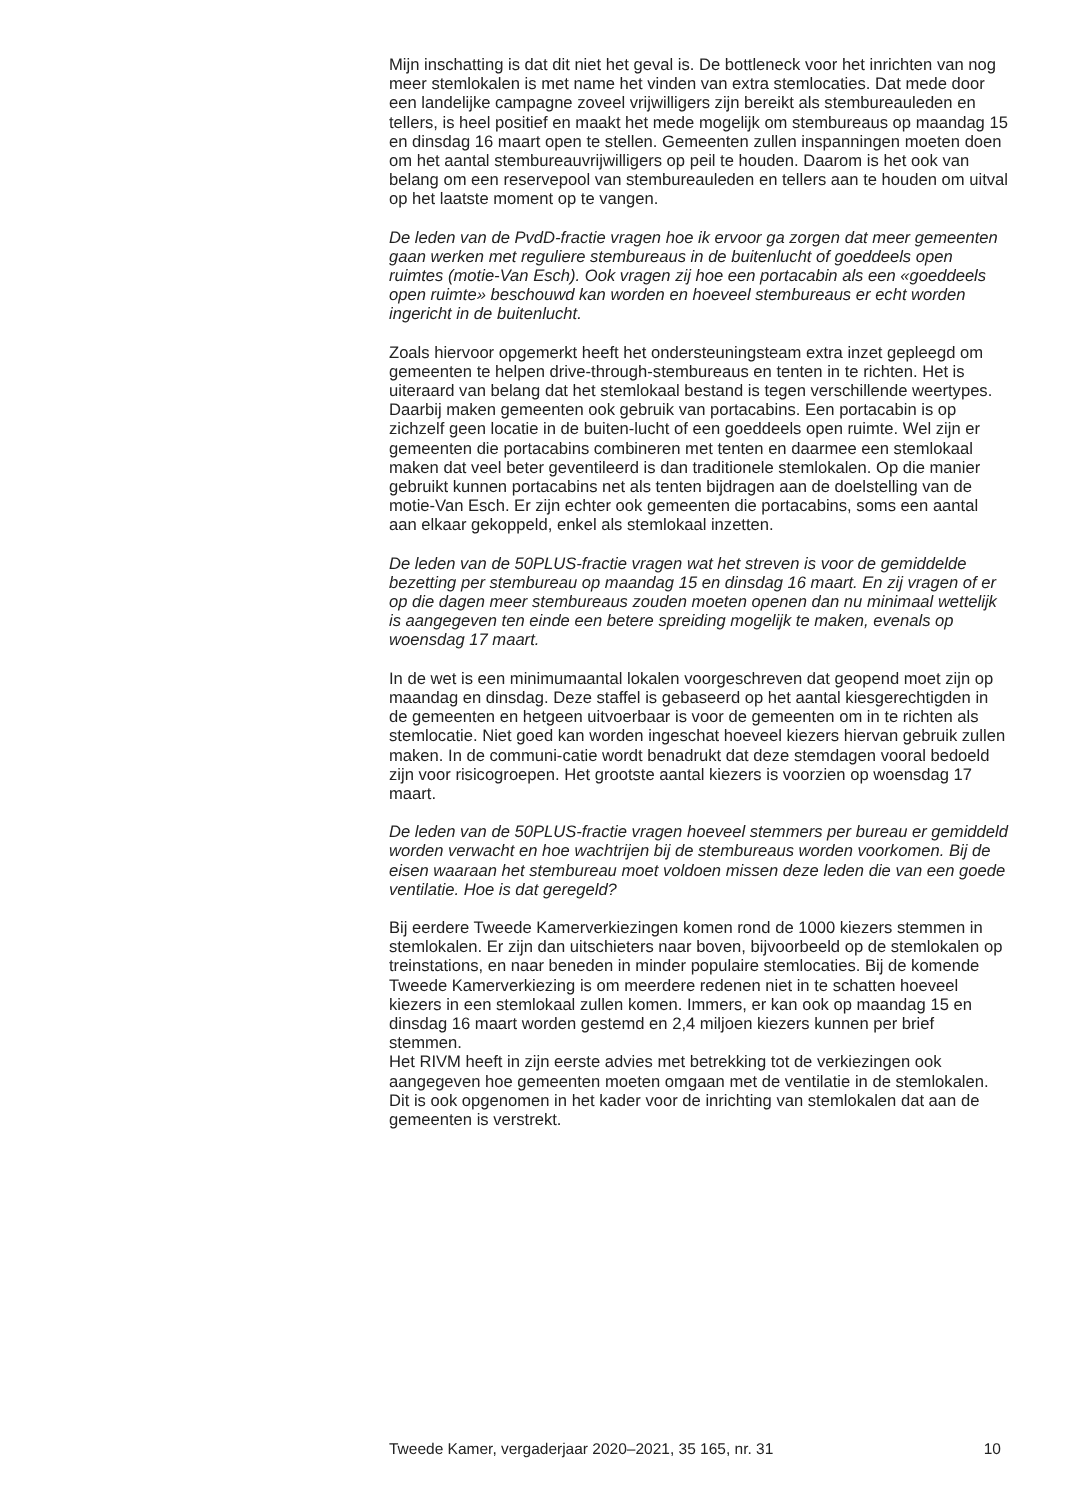Mijn inschatting is dat dit niet het geval is. De bottleneck voor het inrichten van nog meer stemlokalen is met name het vinden van extra stemlocaties. Dat mede door een landelijke campagne zoveel vrijwilligers zijn bereikt als stembureauleden en tellers, is heel positief en maakt het mede mogelijk om stembureaus op maandag 15 en dinsdag 16 maart open te stellen. Gemeenten zullen inspanningen moeten doen om het aantal stembureauvrijwilligers op peil te houden. Daarom is het ook van belang om een reservepool van stembureauleden en tellers aan te houden om uitval op het laatste moment op te vangen.
De leden van de PvdD-fractie vragen hoe ik ervoor ga zorgen dat meer gemeenten gaan werken met reguliere stembureaus in de buitenlucht of goeddeels open ruimtes (motie-Van Esch). Ook vragen zij hoe een portacabin als een «goeddeels open ruimte» beschouwd kan worden en hoeveel stembureaus er echt worden ingericht in de buitenlucht.
Zoals hiervoor opgemerkt heeft het ondersteuningsteam extra inzet gepleegd om gemeenten te helpen drive-through-stembureaus en tenten in te richten. Het is uiteraard van belang dat het stemlokaal bestand is tegen verschillende weertypes. Daarbij maken gemeenten ook gebruik van portacabins. Een portacabin is op zichzelf geen locatie in de buiten-lucht of een goeddeels open ruimte. Wel zijn er gemeenten die portacabins combineren met tenten en daarmee een stemlokaal maken dat veel beter geventileerd is dan traditionele stemlokalen. Op die manier gebruikt kunnen portacabins net als tenten bijdragen aan de doelstelling van de motie-Van Esch. Er zijn echter ook gemeenten die portacabins, soms een aantal aan elkaar gekoppeld, enkel als stemlokaal inzetten.
De leden van de 50PLUS-fractie vragen wat het streven is voor de gemiddelde bezetting per stembureau op maandag 15 en dinsdag 16 maart. En zij vragen of er op die dagen meer stembureaus zouden moeten openen dan nu minimaal wettelijk is aangegeven ten einde een betere spreiding mogelijk te maken, evenals op woensdag 17 maart.
In de wet is een minimumaantal lokalen voorgeschreven dat geopend moet zijn op maandag en dinsdag. Deze staffel is gebaseerd op het aantal kiesgerechtigden in de gemeenten en hetgeen uitvoerbaar is voor de gemeenten om in te richten als stemlocatie. Niet goed kan worden ingeschat hoeveel kiezers hiervan gebruik zullen maken. In de communi-catie wordt benadrukt dat deze stemdagen vooral bedoeld zijn voor risicogroepen. Het grootste aantal kiezers is voorzien op woensdag 17 maart.
De leden van de 50PLUS-fractie vragen hoeveel stemmers per bureau er gemiddeld worden verwacht en hoe wachtrijen bij de stembureaus worden voorkomen. Bij de eisen waaraan het stembureau moet voldoen missen deze leden die van een goede ventilatie. Hoe is dat geregeld?
Bij eerdere Tweede Kamerverkiezingen komen rond de 1000 kiezers stemmen in stemlokalen. Er zijn dan uitschieters naar boven, bijvoorbeeld op de stemlokalen op treinstations, en naar beneden in minder populaire stemlocaties. Bij de komende Tweede Kamerverkiezing is om meerdere redenen niet in te schatten hoeveel kiezers in een stemlokaal zullen komen. Immers, er kan ook op maandag 15 en dinsdag 16 maart worden gestemd en 2,4 miljoen kiezers kunnen per brief stemmen.
Het RIVM heeft in zijn eerste advies met betrekking tot de verkiezingen ook aangegeven hoe gemeenten moeten omgaan met de ventilatie in de stemlokalen. Dit is ook opgenomen in het kader voor de inrichting van stemlokalen dat aan de gemeenten is verstrekt.
Tweede Kamer, vergaderjaar 2020–2021, 35 165, nr. 31 10